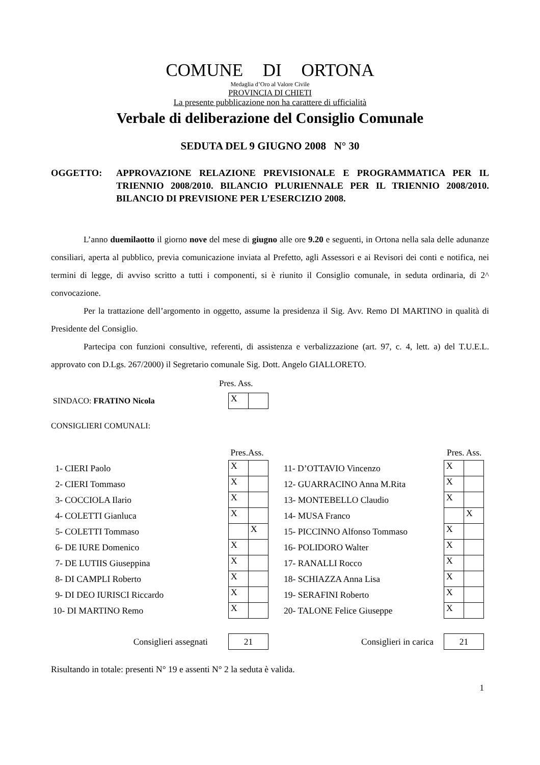COMUNE DI ORTONA
Medaglia d’Oro al Valore Civile
PROVINCIA DI CHIETI
La presente pubblicazione non ha carattere di ufficialità
Verbale di deliberazione del Consiglio Comunale
SEDUTA DEL 9 GIUGNO 2008 N° 30
OGGETTO: APPROVAZIONE RELAZIONE PREVISIONALE E PROGRAMMATICA PER IL TRIENNIO 2008/2010. BILANCIO PLURIENNALE PER IL TRIENNIO 2008/2010. BILANCIO DI PREVISIONE PER L’ESERCIZIO 2008.
L’anno duemilaotto il giorno nove del mese di giugno alle ore 9.20 e seguenti, in Ortona nella sala delle adunanze consiliari, aperta al pubblico, previa comunicazione inviata al Prefetto, agli Assessori e ai Revisori dei conti e notifica, nei termini di legge, di avviso scritto a tutti i componenti, si è riunito il Consiglio comunale, in seduta ordinaria, di 2^ convocazione.
Per la trattazione dell’argomento in oggetto, assume la presidenza il Sig. Avv. Remo DI MARTINO in qualità di Presidente del Consiglio.
Partecipa con funzioni consultive, referenti, di assistenza e verbalizzazione (art. 97, c. 4, lett. a) del T.U.E.L. approvato con D.Lgs. 267/2000) il Segretario comunale Sig. Dott. Angelo GIALLORETO.
Pres. Ass.
| SINDACO: FRATINO Nicola | X | |
CONSIGLIERI COMUNALI:
| | Pres.Ass. | | | Pres. Ass. | |
| 1- CIERI Paolo | X | | 11- D’OTTAVIO Vincenzo | X | |
| 2- CIERI Tommaso | X | | 12- GUARRACINO Anna M.Rita | X | |
| 3- COCCIOLA Ilario | X | | 13- MONTEBELLO Claudio | X | |
| 4- COLETTI Gianluca | X | | 14- MUSA Franco | | X |
| 5- COLETTI Tommaso | | X | 15- PICCINNO Alfonso Tommaso | X | |
| 6- DE IURE Domenico | X | | 16- POLIDORO Walter | X | |
| 7- DE LUTIIS Giuseppina | X | | 17- RANALLI Rocco | X | |
| 8- DI CAMPLI Roberto | X | | 18- SCHIAZZA Anna Lisa | X | |
| 9- DI DEO IURISCI Riccardo | X | | 19- SERAFINI Roberto | X | |
| 10- DI MARTINO Remo | X | | 20- TALONE Felice Giuseppe | X | |
| Consiglieri assegnati | 21 | | Consiglieri in carica | 21 | |
Risultando in totale: presenti N° 19 e assenti N° 2 la seduta è valida.
1